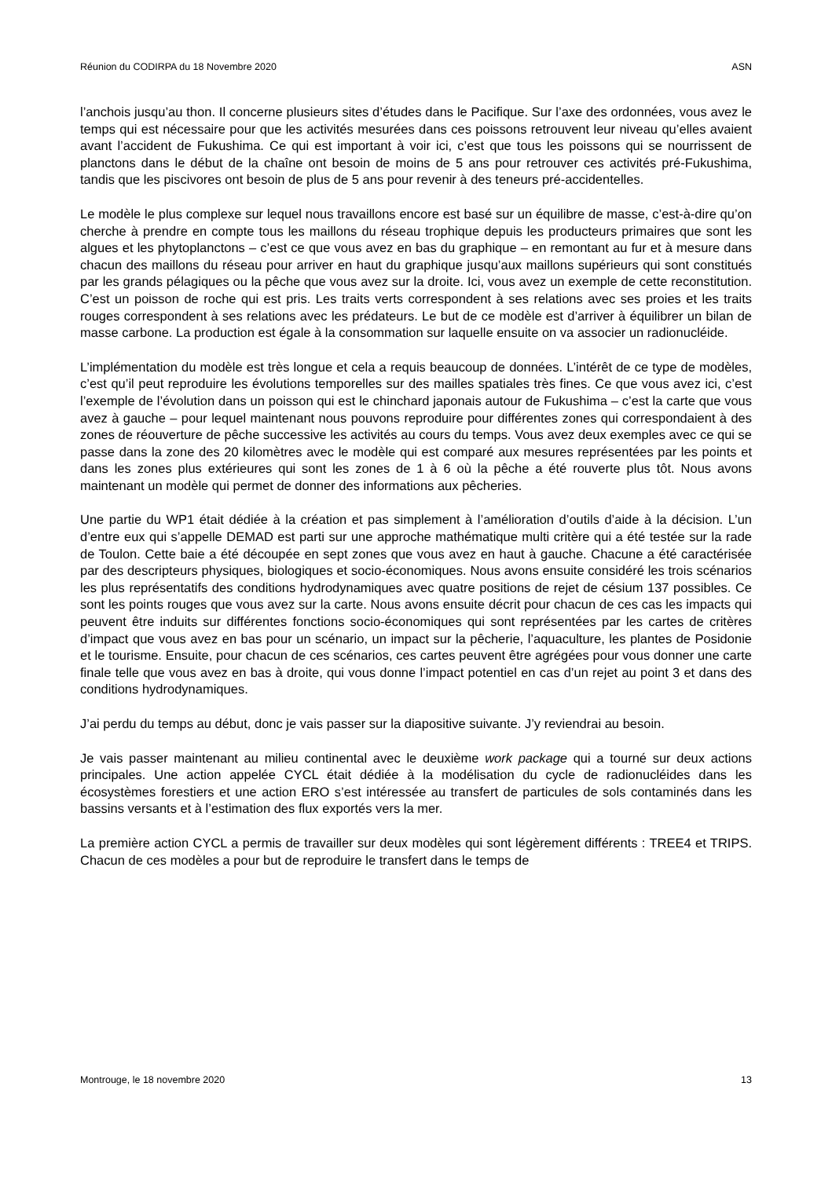Réunion du CODIRPA du 18 Novembre 2020 ASN
l’anchois jusqu’au thon. Il concerne plusieurs sites d’études dans le Pacifique. Sur l’axe des ordonnées, vous avez le temps qui est nécessaire pour que les activités mesurées dans ces poissons retrouvent leur niveau qu’elles avaient avant l’accident de Fukushima. Ce qui est important à voir ici, c’est que tous les poissons qui se nourrissent de planctons dans le début de la chaîne ont besoin de moins de 5 ans pour retrouver ces activités pré-Fukushima, tandis que les piscivores ont besoin de plus de 5 ans pour revenir à des teneurs pré-accidentelles.
Le modèle le plus complexe sur lequel nous travaillons encore est basé sur un équilibre de masse, c’est-à-dire qu’on cherche à prendre en compte tous les maillons du réseau trophique depuis les producteurs primaires que sont les algues et les phytoplanctons – c’est ce que vous avez en bas du graphique – en remontant au fur et à mesure dans chacun des maillons du réseau pour arriver en haut du graphique jusqu’aux maillons supérieurs qui sont constitués par les grands pélagiques ou la pêche que vous avez sur la droite. Ici, vous avez un exemple de cette reconstitution. C’est un poisson de roche qui est pris. Les traits verts correspondent à ses relations avec ses proies et les traits rouges correspondent à ses relations avec les prédateurs. Le but de ce modèle est d’arriver à équilibrer un bilan de masse carbone. La production est égale à la consommation sur laquelle ensuite on va associer un radionucléide.
L’implémentation du modèle est très longue et cela a requis beaucoup de données. L’intérêt de ce type de modèles, c’est qu’il peut reproduire les évolutions temporelles sur des mailles spatiales très fines. Ce que vous avez ici, c’est l’exemple de l’évolution dans un poisson qui est le chinchard japonais autour de Fukushima – c’est la carte que vous avez à gauche – pour lequel maintenant nous pouvons reproduire pour différentes zones qui correspondaient à des zones de réouverture de pêche successive les activités au cours du temps. Vous avez deux exemples avec ce qui se passe dans la zone des 20 kilomètres avec le modèle qui est comparé aux mesures représentées par les points et dans les zones plus extérieures qui sont les zones de 1 à 6 où la pêche a été rouverte plus tôt. Nous avons maintenant un modèle qui permet de donner des informations aux pêcheries.
Une partie du WP1 était dédiée à la création et pas simplement à l’amélioration d’outils d’aide à la décision. L’un d’entre eux qui s’appelle DEMAD est parti sur une approche mathématique multi critère qui a été testée sur la rade de Toulon. Cette baie a été découpée en sept zones que vous avez en haut à gauche. Chacune a été caractérisée par des descripteurs physiques, biologiques et socio-économiques. Nous avons ensuite considéré les trois scénarios les plus représentatifs des conditions hydrodynamiques avec quatre positions de rejet de césium 137 possibles. Ce sont les points rouges que vous avez sur la carte. Nous avons ensuite décrit pour chacun de ces cas les impacts qui peuvent être induits sur différentes fonctions socio-économiques qui sont représentées par les cartes de critères d’impact que vous avez en bas pour un scénario, un impact sur la pêcherie, l’aquaculture, les plantes de Posidonie et le tourisme. Ensuite, pour chacun de ces scénarios, ces cartes peuvent être agrégées pour vous donner une carte finale telle que vous avez en bas à droite, qui vous donne l’impact potentiel en cas d’un rejet au point 3 et dans des conditions hydrodynamiques.
J’ai perdu du temps au début, donc je vais passer sur la diapositive suivante. J’y reviendrai au besoin.
Je vais passer maintenant au milieu continental avec le deuxième work package qui a tourné sur deux actions principales. Une action appelée CYCL était dédiée à la modélisation du cycle de radionucléides dans les écosystèmes forestiers et une action ERO s’est intéressée au transfert de particules de sols contaminés dans les bassins versants et à l’estimation des flux exportés vers la mer.
La première action CYCL a permis de travailler sur deux modèles qui sont légèrement différents : TREE4 et TRIPS. Chacun de ces modèles a pour but de reproduire le transfert dans le temps de
Montrouge, le 18 novembre 2020 13